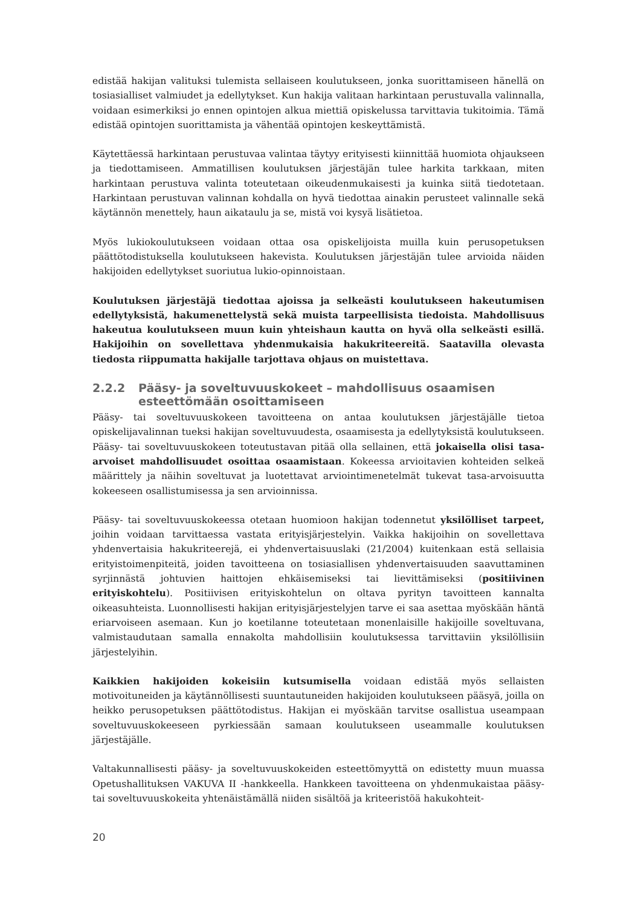edistää hakijan valituksi tulemista sellaiseen koulutukseen, jonka suorittamiseen hänellä on tosiasialliset valmiudet ja edellytykset. Kun hakija valitaan harkintaan perustuvalla valinnalla, voidaan esimerkiksi jo ennen opintojen alkua miettiä opiskelussa tarvittavia tukitoimia. Tämä edistää opintojen suorittamista ja vähentää opintojen keskeyttämistä.
Käytettäessä harkintaan perustuvaa valintaa täytyy erityisesti kiinnittää huomiota ohjaukseen ja tiedottamiseen. Ammatillisen koulutuksen järjestäjän tulee harkita tarkkaan, miten harkintaan perustuva valinta toteutetaan oikeudenmukaisesti ja kuinka siitä tiedotetaan. Harkintaan perustuvan valinnan kohdalla on hyvä tiedottaa ainakin perusteet valinnalle sekä käytännön menettely, haun aikataulu ja se, mistä voi kysyä lisätietoa.
Myös lukiokoulutukseen voidaan ottaa osa opiskelijoista muilla kuin perusopetuksen päättötodistuksella koulutukseen hakevista. Koulutuksen järjestäjän tulee arvioida näiden hakijoiden edellytykset suoriutua lukio-opinnoistaan.
Koulutuksen järjestäjä tiedottaa ajoissa ja selkeästi koulutukseen hakeutumisen edellytyksistä, hakumenettelystä sekä muista tarpeellisista tiedoista. Mahdollisuus hakeutua koulutukseen muun kuin yhteishaun kautta on hyvä olla selkeästi esillä. Hakijoihin on sovellettava yhdenmukaisia hakukriteereitä. Saatavilla olevasta tiedosta riippumatta hakijalle tarjottava ohjaus on muistettava.
2.2.2 Pääsy- ja soveltuvuuskokeet – mahdollisuus osaamisen esteettömään osoittamiseen
Pääsy- tai soveltuvuuskokeen tavoitteena on antaa koulutuksen järjestäjälle tietoa opiskelijavalinnan tueksi hakijan soveltuvuudesta, osaamisesta ja edellytyksistä koulutukseen. Pääsy- tai soveltuvuuskokeen toteutustavan pitää olla sellainen, että jokaisella olisi tasa-arvoiset mahdollisuudet osoittaa osaamistaan. Kokeessa arvioitavien kohteiden selkeä määrittely ja näihin soveltuvat ja luotettavat arviointimenetelmät tukevat tasa-arvoisuutta kokeeseen osallistumisessa ja sen arvioinnissa.
Pääsy- tai soveltuvuuskokeessa otetaan huomioon hakijan todennetut yksilölliset tarpeet, joihin voidaan tarvittaessa vastata erityisjärjestelyin. Vaikka hakijoihin on sovellettava yhdenvertaisia hakukriteerejä, ei yhdenvertaisuuslaki (21/2004) kuitenkaan estä sellaisia erityistoimenpiteitä, joiden tavoitteena on tosiasiallisen yhdenvertaisuuden saavuttaminen syrjinnästä johtuvien haittojen ehkäisemiseksi tai lievittämiseksi (positiivinen erityiskohtelu). Positiivisen erityiskohtelun on oltava pyrityn tavoitteen kannalta oikeasuhteista. Luonnollisesti hakijan erityisjärjestelyjen tarve ei saa asettaa myöskään häntä eriarvoiseen asemaan. Kun jo koetilanne toteutetaan monenlaisille hakijoille soveltuvana, valmistaudutaan samalla ennakolta mahdollisiin koulutuksessa tarvittaviin yksilöllisiin järjestelyihin.
Kaikkien hakijoiden kokeisiin kutsumisella voidaan edistää myös sellaisten motivoituneiden ja käytännöllisesti suuntautuneiden hakijoiden koulutukseen pääsyä, joilla on heikko perusopetuksen päättötodistus. Hakijan ei myöskään tarvitse osallistua useampaan soveltuvuuskokeeseen pyrkiessään samaan koulutukseen useammalle koulutuksen järjestäjälle.
Valtakunnallisesti pääsy- ja soveltuvuuskokeiden esteettömyyttä on edistetty muun muassa Opetushallituksen VAKUVA II -hankkeella. Hankkeen tavoitteena on yhdenmukaistaa pääsy- tai soveltuvuuskokeita yhtenäistämällä niiden sisältöä ja kriteeristöä hakukohteit-
20